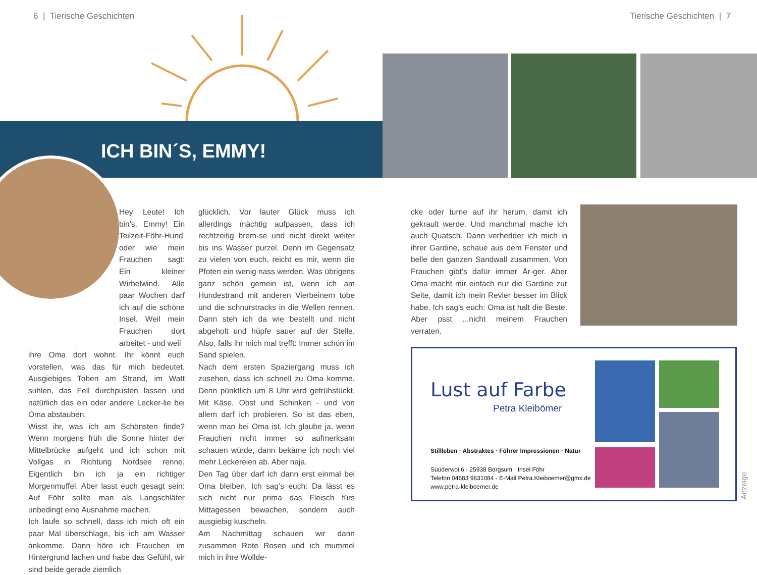6 | Tierische Geschichten Tierische Geschichten | 7
ICH BIN´S, EMMY!
Hey Leute! Ich bin’s, Emmy! Ein Teilzeit-Föhr-Hund oder wie mein Frauchen sagt: Ein kleiner Wirbelwind. Alle paar Wochen darf ich auf die schöne Insel. Weil mein Frauchen dort arbeitet - und weil
ihre Oma dort wohnt. Ihr könnt euch vorstellen, was das für mich bedeutet. Ausgiebiges Toben am Strand, im Watt suhlen, das Fell durchpusten lassen und natürlich das ein oder andere Lecker-lie bei Oma abstauben.
Wisst ihr, was ich am Schönsten finde? Wenn morgens früh die Sonne hinter der Mittelbrücke aufgeht und ich schon mit Vollgas in Richtung Nordsee renne. Eigentlich bin ich ja ein richtiger Morgenmuffel. Aber lasst euch gesagt sein: Auf Föhr sollte man als Langschläfer unbedingt eine Ausnahme machen.
Ich laufe so schnell, dass ich mich oft ein paar Mal überschlage, bis ich am Wasser ankomme. Dann höre ich Frauchen im Hintergrund lachen und habe das Gefühl, wir sind beide gerade ziemlich
glücklich. Vor lauter Glück muss ich allerdings mächtig aufpassen, dass ich rechtzeitig brem-se und nicht direkt weiter bis ins Wasser purzel. Denn im Gegensatz zu vielen von euch, reicht es mir, wenn die Pfoten ein wenig nass werden. Was übrigens ganz schön gemein ist, wenn ich am Hundestrand mit anderen Vierbeinern tobe und die schnurstracks in die Wellen rennen. Dann steh ich da wie bestellt und nicht abgeholt und hüpfe sauer auf der Stelle. Also, falls ihr mich mal trefft: Immer schön im Sand spielen.
Nach dem ersten Spaziergang muss ich zusehen, dass ich schnell zu Oma komme. Denn pünktlich um 8 Uhr wird gefrühstückt. Mit Käse, Obst und Schinken - und von allem darf ich probieren. So ist das eben, wenn man bei Oma ist. Ich glaube ja, wenn Frauchen nicht immer so aufmerksam schauen würde, dann bekäme ich noch viel mehr Leckereien ab. Aber naja.
Den Tag über darf ich dann erst einmal bei Oma bleiben. Ich sag’s euch: Da lässt es sich nicht nur prima das Fleisch fürs Mittagessen bewachen, sondern auch ausgiebig kuscheln.
Am Nachmittag schauen wir dann zusammen Rote Rosen und ich mummel mich in ihre Wollde-
cke oder turne auf ihr herum, damit ich gekrault werde. Und manchmal mache ich auch Quatsch. Dann verhedder ich mich in ihrer Gardine, schaue aus dem Fenster und belle den ganzen Sandwall zusammen. Von Frauchen gibt’s dafür immer Är-ger. Aber Oma macht mir einfach nur die Gardine zur Seite, damit ich mein Revier besser im Blick habe. Ich sag’s euch: Oma ist halt die Beste. Aber psst ...nicht meinem Frauchen verraten.
Lust auf Farbe
Petra Kleibömer
Stillleben · Abstraktes · Föhrer Impressionen · Natur
Süüderwoi 6 · 25938 Borgsum · Insel Föhr
Telefon 04683 9631084 · E-Mail Petra.Kleiboemer@gmx.de
www.petra-kleiboemer.de
Anzeige